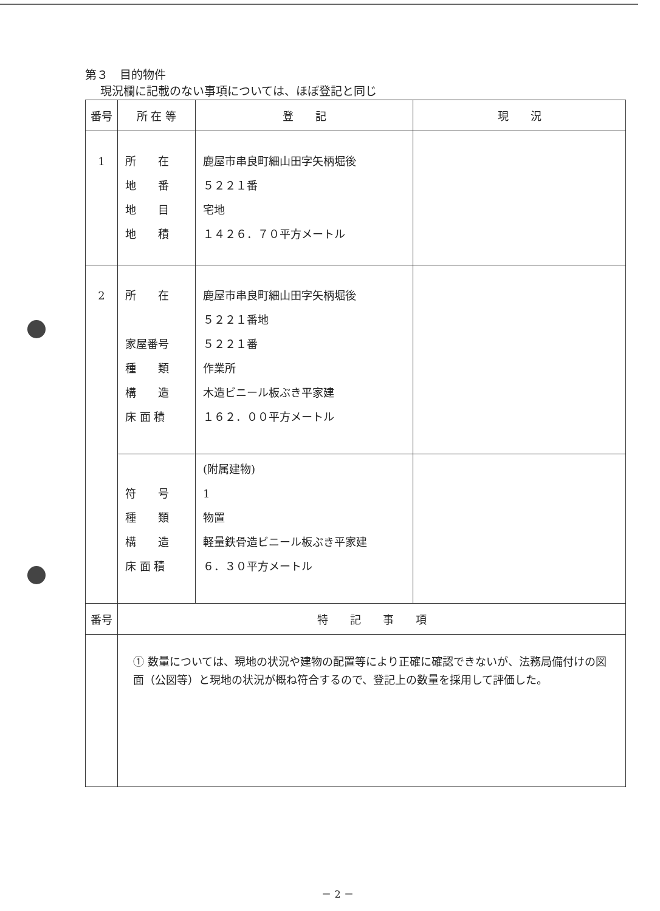第３　目的物件
現況欄に記載のない事項については、ほぼ登記と同じ
| 番号 | 所 在 等 | 登 記 | 現 況 |
| --- | --- | --- | --- |
| 1 | 所 在 地 番 地 目 地 積 | 鹿屋市串良町細山田字矢柄堀後 ５２２１番 宅地 １４２６．７０平方メートル | |
| 2 | 所 在 家屋番号 種 類 構 造 床 面 積 | 鹿屋市串良町細山田字矢柄堀後 ５２２１番地 ５２２１番 作業所 木造ビニール板ぶき平家建 １６２．００平方メートル | |
| | 符 号 種 類 構 造 床 面 積 | (附属建物) 1 物置 軽量鉄骨造ビニール板ぶき平家建 ６．３０平方メートル | |
| 番号 | 特 記 事 項 | | |
| | ① 数量については、現地の状況や建物の配置等により正確に確認できないが、法務局備付けの図面（公図等）と現地の状況が概ね符合するので、登記上の数量を採用して評価した。 | | |
－ 2 －